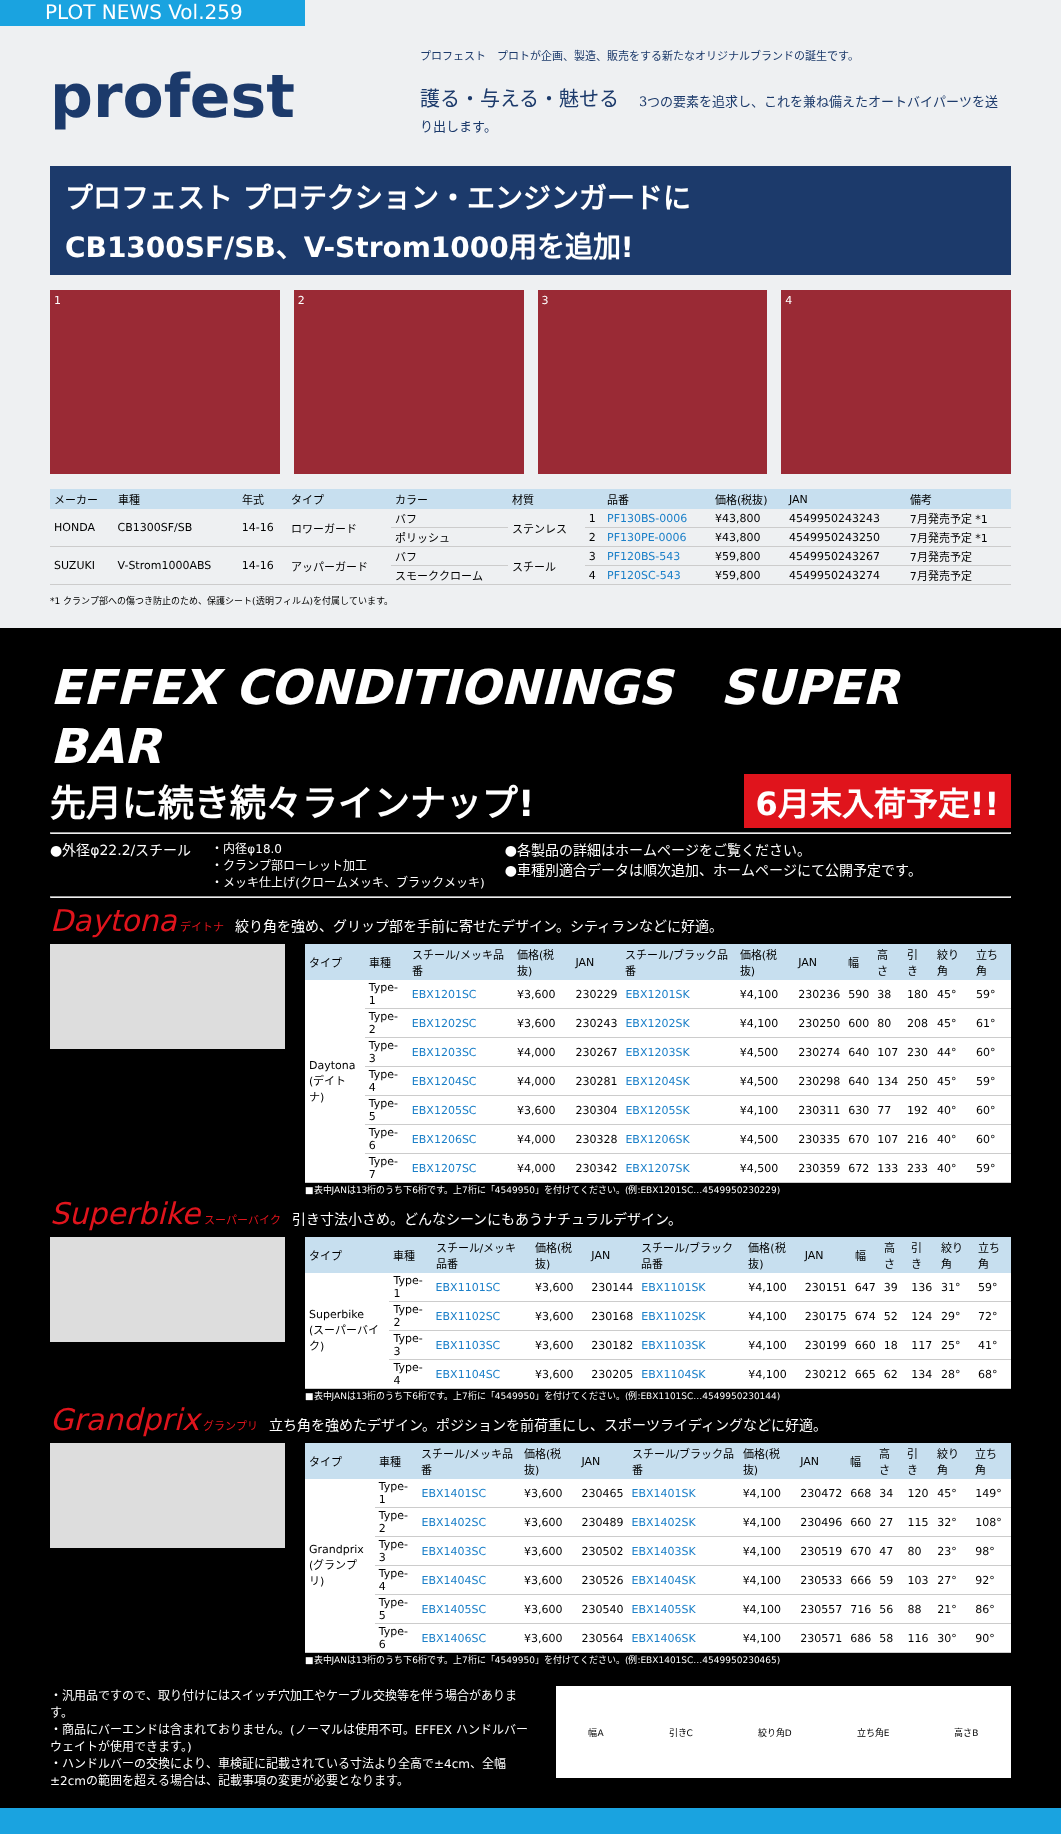PLOT NEWS Vol.259
profest
プロフェスト　プロトが企画、製造、販売をする新たなオリジナルブランドの誕生です。
護る・与える・魅せる　3つの要素を追求し、これを兼ね備えたオートバイパーツを送り出します。
プロフェスト プロテクション・エンジンガードに
CB1300SF/SB、V-Strom1000用を追加!
1 2 3 4
| メーカー | 車種 | 年式 | タイプ | カラー | 材質 | | 品番 | 価格(税抜) | JAN | 備考 |
| --- | --- | --- | --- | --- | --- | --- | --- | --- | --- | --- |
| HONDA | CB1300SF/SB | 14-16 | ロワーガード | バフ | ステンレス | 1 | PF130BS-0006 | ¥43,800 | 4549950243243 | 7月発売予定 *1 |
| | | | | ポリッシュ | | 2 | PF130PE-0006 | ¥43,800 | 4549950243250 | 7月発売予定 *1 |
| SUZUKI | V-Strom1000ABS | 14-16 | アッパーガード | バフ | スチール | 3 | PF120BS-543 | ¥59,800 | 4549950243267 | 7月発売予定 |
| | | | | スモーククローム | | 4 | PF120SC-543 | ¥59,800 | 4549950243274 | 7月発売予定 |
*1 クランプ部への傷つき防止のため、保護シート(透明フィルム)を付属しています。
EFFEX CONDITIONINGS　SUPER BAR
6月末入荷予定!! 先月に続き続々ラインナップ!
●外径φ22.2/スチール
・内径φ18.0
・クランプ部ローレット加工
・メッキ仕上げ(クロームメッキ、ブラックメッキ)
●各製品の詳細はホームページをご覧ください。
●車種別適合データは順次追加、ホームページにて公開予定です。
Daytona デイトナ　絞り角を強め、グリップ部を手前に寄せたデザイン。シティランなどに好適。
| タイプ | 車種 | スチール/メッキ品番 | 価格(税抜) | JAN | スチール/ブラック品番 | 価格(税抜) | JAN | 幅 | 高さ | 引き | 絞り角 | 立ち角 |
| --- | --- | --- | --- | --- | --- | --- | --- | --- | --- | --- | --- | --- |
| Daytona (デイトナ) | Type-1 | EBX1201SC | ¥3,600 | 230229 | EBX1201SK | ¥4,100 | 230236 | 590 | 38 | 180 | 45° | 59° |
| | Type-2 | EBX1202SC | ¥3,600 | 230243 | EBX1202SK | ¥4,100 | 230250 | 600 | 80 | 208 | 45° | 61° |
| | Type-3 | EBX1203SC | ¥4,000 | 230267 | EBX1203SK | ¥4,500 | 230274 | 640 | 107 | 230 | 44° | 60° |
| | Type-4 | EBX1204SC | ¥4,000 | 230281 | EBX1204SK | ¥4,500 | 230298 | 640 | 134 | 250 | 45° | 59° |
| | Type-5 | EBX1205SC | ¥3,600 | 230304 | EBX1205SK | ¥4,100 | 230311 | 630 | 77 | 192 | 40° | 60° |
| | Type-6 | EBX1206SC | ¥4,000 | 230328 | EBX1206SK | ¥4,500 | 230335 | 670 | 107 | 216 | 40° | 60° |
| | Type-7 | EBX1207SC | ¥4,000 | 230342 | EBX1207SK | ¥4,500 | 230359 | 672 | 133 | 233 | 40° | 59° |
■表中JANは13桁のうち下6桁です。上7桁に「4549950」を付けてください。(例:EBX1201SC…4549950230229)
Superbike スーパーバイク　引き寸法小さめ。どんなシーンにもあうナチュラルデザイン。
| タイプ | 車種 | スチール/メッキ品番 | 価格(税抜) | JAN | スチール/ブラック品番 | 価格(税抜) | JAN | 幅 | 高さ | 引き | 絞り角 | 立ち角 |
| --- | --- | --- | --- | --- | --- | --- | --- | --- | --- | --- | --- | --- |
| Superbike (スーパーバイク) | Type-1 | EBX1101SC | ¥3,600 | 230144 | EBX1101SK | ¥4,100 | 230151 | 647 | 39 | 136 | 31° | 59° |
| | Type-2 | EBX1102SC | ¥3,600 | 230168 | EBX1102SK | ¥4,100 | 230175 | 674 | 52 | 124 | 29° | 72° |
| | Type-3 | EBX1103SC | ¥3,600 | 230182 | EBX1103SK | ¥4,100 | 230199 | 660 | 18 | 117 | 25° | 41° |
| | Type-4 | EBX1104SC | ¥3,600 | 230205 | EBX1104SK | ¥4,100 | 230212 | 665 | 62 | 134 | 28° | 68° |
■表中JANは13桁のうち下6桁です。上7桁に「4549950」を付けてください。(例:EBX1101SC…4549950230144)
Grandprix グランプリ　立ち角を強めたデザイン。ポジションを前荷重にし、スポーツライディングなどに好適。
| タイプ | 車種 | スチール/メッキ品番 | 価格(税抜) | JAN | スチール/ブラック品番 | 価格(税抜) | JAN | 幅 | 高さ | 引き | 絞り角 | 立ち角 |
| --- | --- | --- | --- | --- | --- | --- | --- | --- | --- | --- | --- | --- |
| Grandprix (グランプリ) | Type-1 | EBX1401SC | ¥3,600 | 230465 | EBX1401SK | ¥4,100 | 230472 | 668 | 34 | 120 | 45° | 149° |
| | Type-2 | EBX1402SC | ¥3,600 | 230489 | EBX1402SK | ¥4,100 | 230496 | 660 | 27 | 115 | 32° | 108° |
| | Type-3 | EBX1403SC | ¥3,600 | 230502 | EBX1403SK | ¥4,100 | 230519 | 670 | 47 | 80 | 23° | 98° |
| | Type-4 | EBX1404SC | ¥3,600 | 230526 | EBX1404SK | ¥4,100 | 230533 | 666 | 59 | 103 | 27° | 92° |
| | Type-5 | EBX1405SC | ¥3,600 | 230540 | EBX1405SK | ¥4,100 | 230557 | 716 | 56 | 88 | 21° | 86° |
| | Type-6 | EBX1406SC | ¥3,600 | 230564 | EBX1406SK | ¥4,100 | 230571 | 686 | 58 | 116 | 30° | 90° |
■表中JANは13桁のうち下6桁です。上7桁に「4549950」を付けてください。(例:EBX1401SC…4549950230465)
・汎用品ですので、取り付けにはスイッチ穴加工やケーブル交換等を伴う場合があります。
・商品にバーエンドは含まれておりません。(ノーマルは使用不可。EFFEX ハンドルバーウェイトが使用できます。)
・ハンドルバーの交換により、車検証に記載されている寸法より全高で±4cm、全幅±2cmの範囲を超える場合は、記載事項の変更が必要となります。
幅A 引きC 絞り角D 立ち角E 高さB